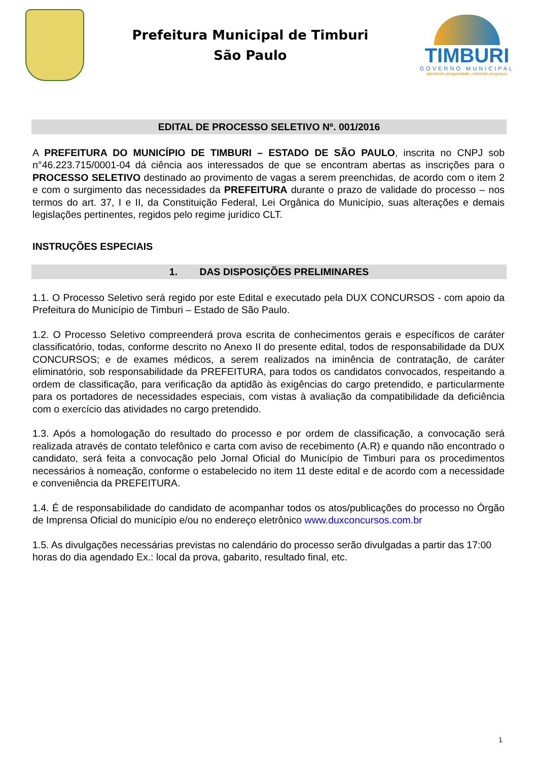Prefeitura Municipal de Timburi
São Paulo
TIMBURI
GOVERNO MUNICIPAL
plantando prosperidade, colhendo progresso
EDITAL DE PROCESSO SELETIVO Nº. 001/2016
A PREFEITURA DO MUNICÍPIO DE TIMBURI – ESTADO DE SÃO PAULO, inscrita no CNPJ sob n°46.223.715/0001-04 dá ciência aos interessados de que se encontram abertas as inscrições para o PROCESSO SELETIVO destinado ao provimento de vagas a serem preenchidas, de acordo com o item 2 e com o surgimento das necessidades da PREFEITURA durante o prazo de validade do processo – nos termos do art. 37, I e II, da Constituição Federal, Lei Orgânica do Município, suas alterações e demais legislações pertinentes, regidos pelo regime jurídico CLT.
INSTRUÇÕES ESPECIAIS
1. DAS DISPOSIÇÕES PRELIMINARES
1.1. O Processo Seletivo será regido por este Edital e executado pela DUX CONCURSOS - com apoio da Prefeitura do Município de Timburi – Estado de São Paulo.
1.2. O Processo Seletivo compreenderá prova escrita de conhecimentos gerais e específicos de caráter classificatório, todas, conforme descrito no Anexo II do presente edital, todos de responsabilidade da DUX CONCURSOS; e de exames médicos, a serem realizados na iminência de contratação, de caráter eliminatório, sob responsabilidade da PREFEITURA, para todos os candidatos convocados, respeitando a ordem de classificação, para verificação da aptidão às exigências do cargo pretendido, e particularmente para os portadores de necessidades especiais, com vistas à avaliação da compatibilidade da deficiência com o exercício das atividades no cargo pretendido.
1.3. Após a homologação do resultado do processo e por ordem de classificação, a convocação será realizada através de contato telefônico e carta com aviso de recebimento (A.R) e quando não encontrado o candidato, será feita a convocação pelo Jornal Oficial do Município de Timburi para os procedimentos necessários à nomeação, conforme o estabelecido no item 11 deste edital e de acordo com a necessidade e conveniência da PREFEITURA.
1.4. É de responsabilidade do candidato de acompanhar todos os atos/publicações do processo no Órgão de Imprensa Oficial do município e/ou no endereço eletrônico www.duxconcursos.com.br
1.5. As divulgações necessárias previstas no calendário do processo serão divulgadas a partir das 17:00 horas do dia agendado Ex.: local da prova, gabarito, resultado final, etc.
1